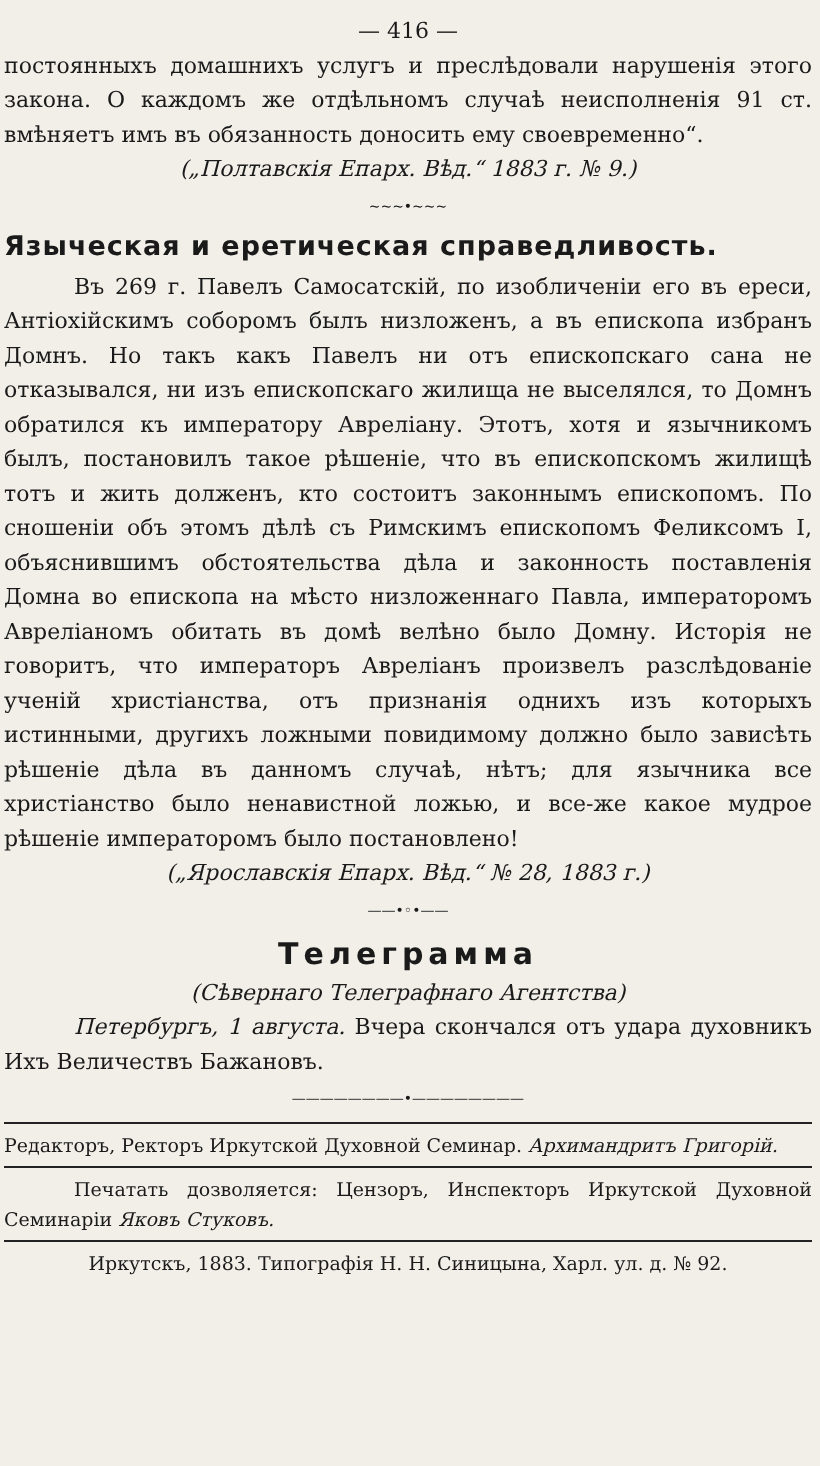— 416 —
постоянныхъ домашнихъ услугъ и преслѣдовали нарушенія этого закона. О каждомъ же отдѣльномъ случаѣ неисполненія 91 ст. вмѣняетъ имъ въ обязанность доносить ему своевременно“.
(„Полтавскія Епарх. Вѣд.“ 1883 г. № 9.)
~~~•~~~
Языческая и еретическая справедливость.
Въ 269 г. Павелъ Самосатскій, по изобличеніи его въ ереси, Антіохійскимъ соборомъ былъ низложенъ, а въ епископа избранъ Домнъ. Но такъ какъ Павелъ ни отъ епископскаго сана не отказывался, ни изъ епископскаго жилища не выселялся, то Домнъ обратился къ императору Авреліану. Этотъ, хотя и язычникомъ былъ, постановилъ такое рѣшеніе, что въ епископскомъ жилищѣ тотъ и жить долженъ, кто состоитъ законнымъ епископомъ. По сношеніи объ этомъ дѣлѣ съ Римскимъ епископомъ Феликсомъ I, объяснившимъ обстоятельства дѣла и законность поставленія Домна во епископа на мѣсто низложеннаго Павла, императоромъ Авреліаномъ обитать въ домѣ велѣно было Домну. Исторія не говоритъ, что императоръ Авреліанъ произвелъ разслѣдованіе ученій христіанства, отъ признанія однихъ изъ которыхъ истинными, другихъ ложными повидимому должно было зависѣть рѣшеніе дѣла въ данномъ случаѣ, нѣтъ; для язычника все христіанство было ненавистной ложью, и все-же какое мудрое рѣшеніе императоромъ было постановлено!
(„Ярославскія Епарх. Вѣд.“ № 28, 1883 г.)
——•◦•——
Телеграмма
(Сѣвернаго Телеграфнаго Агентства)
Петербургъ, 1 августа. Вчера скончался отъ удара духовникъ Ихъ Величествъ Бажановъ.
————————•————————
Редакторъ, Ректоръ Иркутской Духовной Семинар. Архимандритъ Григорій.
Печатать дозволяется: Цензоръ, Инспекторъ Иркутской Духовной Семинаріи Яковъ Стуковъ.
Иркутскъ, 1883. Типографія Н. Н. Синицына, Харл. ул. д. № 92.